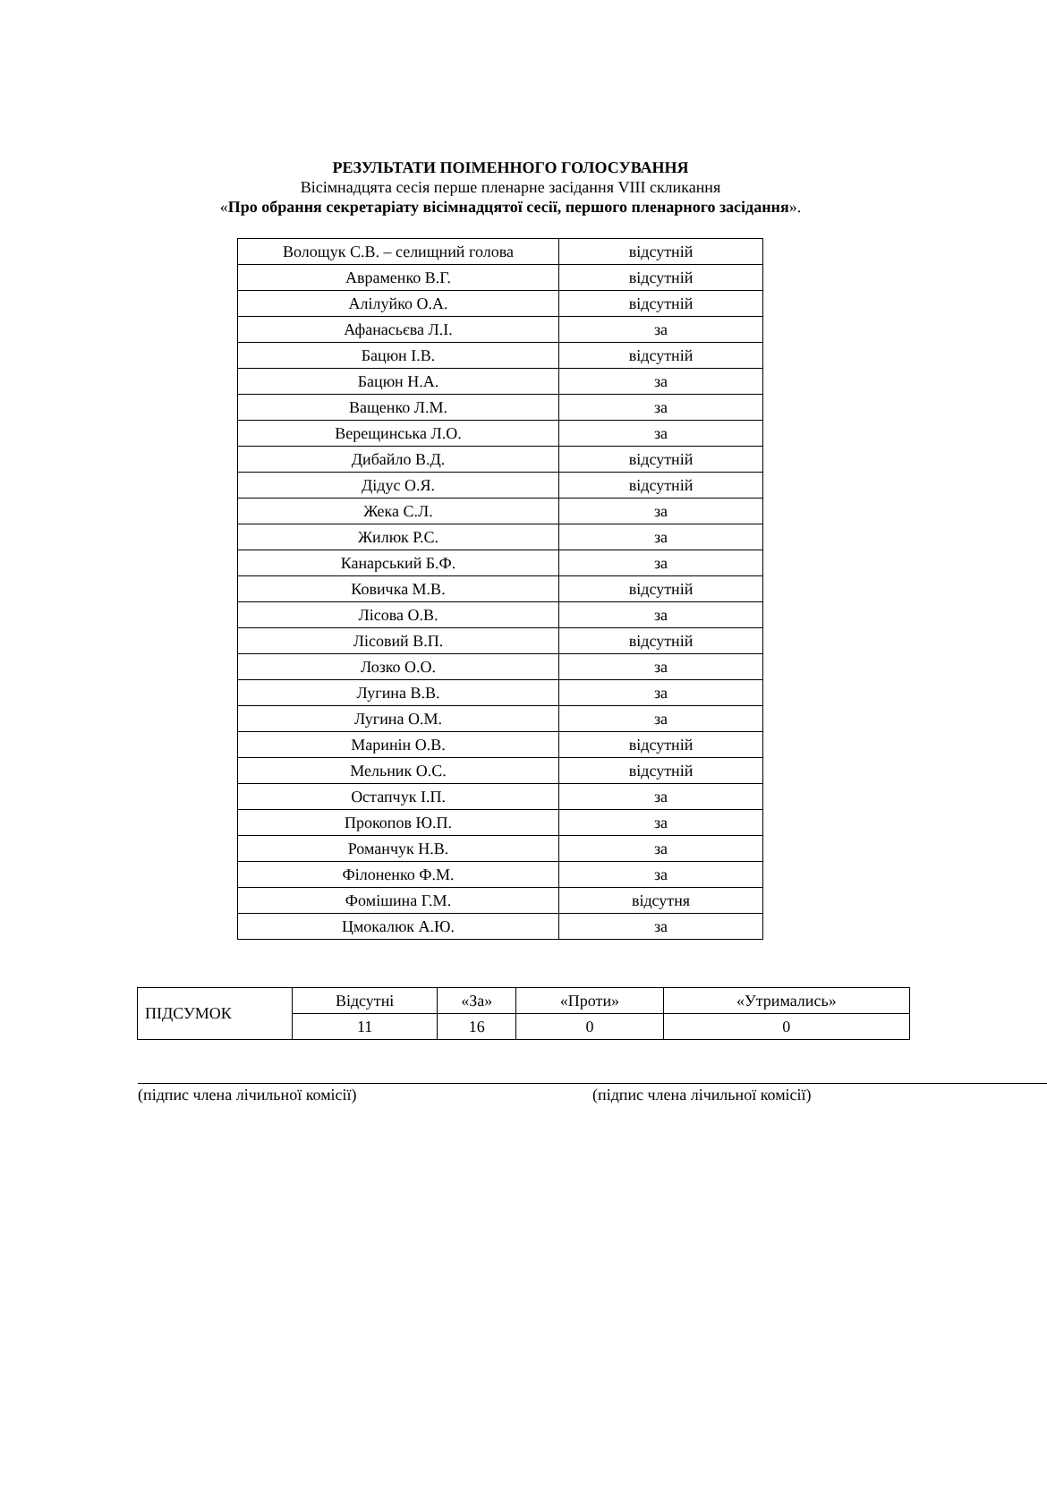РЕЗУЛЬТАТИ ПОІМЕННОГО ГОЛОСУВАННЯ
Вісімнадцята сесія перше пленарне засідання VIII скликання
«Про обрання секретаріату вісімнадцятої сесії, першого пленарного засідання».
| Волощук С.В. – селищний голова | відсутній |
| Авраменко В.Г. | відсутній |
| Алілуйко О.А. | відсутній |
| Афанасьєва Л.І. | за |
| Бацюн І.В. | відсутній |
| Бацюн Н.А. | за |
| Ващенко Л.М. | за |
| Верещинська Л.О. | за |
| Дибайло В.Д. | відсутній |
| Дідус О.Я. | відсутній |
| Жека С.Л. | за |
| Жилюк Р.С. | за |
| Канарський Б.Ф. | за |
| Ковичка М.В. | відсутній |
| Лісова О.В. | за |
| Лісовий В.П. | відсутній |
| Лозко О.О. | за |
| Лугина В.В. | за |
| Лугина О.М. | за |
| Маринін О.В. | відсутній |
| Мельник О.С. | відсутній |
| Остапчук І.П. | за |
| Прокопов Ю.П. | за |
| Романчук Н.В. | за |
| Філоненко Ф.М. | за |
| Фомішина Г.М. | відсутня |
| Цмокалюк А.Ю. | за |
| ПІДСУМОК | Відсутні | «За» | «Проти» | «Утримались» |
| | 11 | 16 | 0 | 0 |
(підпис члена лічильної комісії) (підпис члена лічильної комісії)